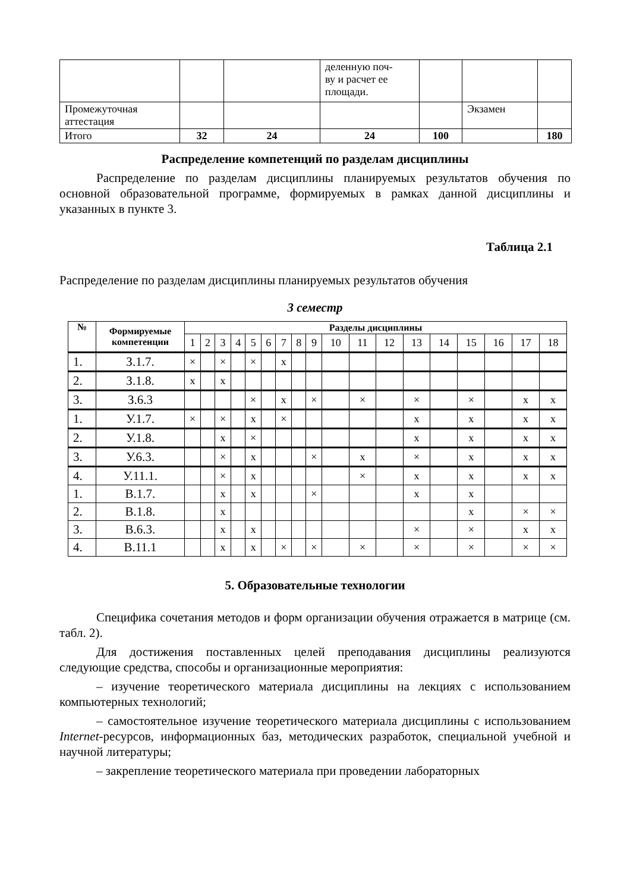| | | | деленную поч- ву и расчет ее площади. | | | |
| Промежуточная аттестация | | | | | Экзамен | |
| Итого | 32 | 24 | 24 | 100 | | 180 |
Распределение компетенций по разделам дисциплины
Распределение по разделам дисциплины планируемых результатов обучения по основной образовательной программе, формируемых в рамках данной дисциплины и указанных в пункте 3.
Таблица 2.1
Распределение по разделам дисциплины планируемых результатов обучения
3 семестр
| № | Формируемые компетенции | Разделы дисциплины | | | | | | | | | | | | | | | | | |
| --- | --- | --- | --- | --- | --- | --- | --- | --- | --- | --- | --- | --- | --- | --- | --- | --- | --- | --- | --- |
| | | 1 | 2 | 3 | 4 | 5 | 6 | 7 | 8 | 9 | 10 | 11 | 12 | 13 | 14 | 15 | 16 | 17 | 18 |
| 1. | З.1.7. | × | | × | | × | | x | | | | | | | | | | | |
| 2. | З.1.8. | x | | x | | | | | | | | | | | | | | | |
| 3. | З.6.3 | | | | | × | | x | | × | | × | | × | | × | | x | x |
| 1. | У.1.7. | × | | × | | x | | × | | | | | | x | | x | | x | x |
| 2. | У.1.8. | | | x | | × | | | | | | | | x | | x | | x | x |
| 3. | У.6.3. | | | × | | x | | | | × | | x | | × | | x | | x | x |
| 4. | У.11.1. | | | × | | x | | | | | | × | | x | | x | | x | x |
| 1. | В.1.7. | | | x | | x | | | | × | | | | x | | x | | | |
| 2. | В.1.8. | | | x | | | | | | | | | | | | x | | × | × |
| 3. | В.6.3. | | | x | | x | | | | | | | | × | | × | | x | x |
| 4. | В.11.1 | | | x | | x | | × | | × | | × | | × | | × | | × | × |
5. Образовательные технологии
Специфика сочетания методов и форм организации обучения отражается в матрице (см. табл. 2).
Для достижения поставленных целей преподавания дисциплины реализуются следующие средства, способы и организационные мероприятия:
– изучение теоретического материала дисциплины на лекциях с использованием компьютерных технологий;
– самостоятельное изучение теоретического материала дисциплины с использованием Internet-ресурсов, информационных баз, методических разработок, специальной учебной и научной литературы;
– закрепление теоретического материала при проведении лабораторных